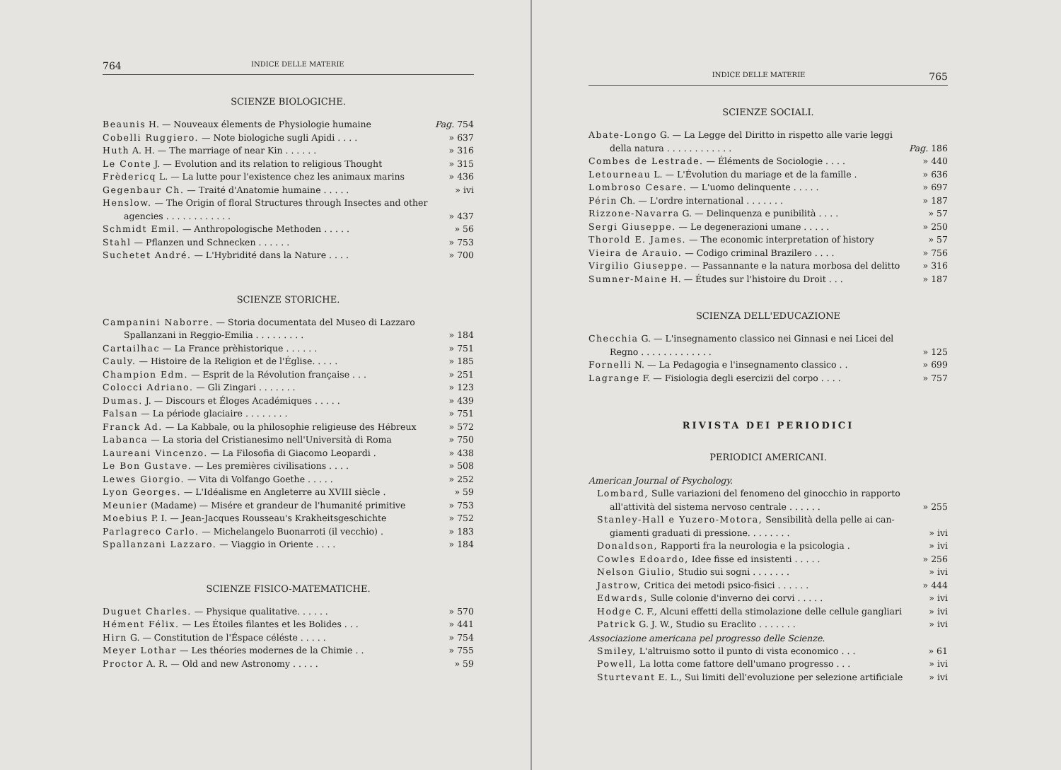764 INDICE DELLE MATERIE
SCIENZE BIOLOGICHE.
Beaunis H. — Nouveaux élements de Physiologie humaine Pag. 754
Cobelli Ruggiero. — Note biologiche sugli Apidi . . . . » 637
Huth A. H. — The marriage of near Kin . . . . . . » 316
Le Conte J. — Evolution and its relation to religious Thought » 315
Frèdericq L. — La lutte pour l'existence chez les animaux marins » 436
Gegenbaur Ch. — Traité d'Anatomie humaine . . . . . » ivi
Henslow. — The Origin of floral Structures through Insectes and other
agencies . . . . . . . . . . . . » 437
Schmidt Emil. — Anthropologische Methoden . . . . . » 56
Stahl — Pflanzen und Schnecken . . . . . . » 753
Suchetet André. — L'Hybridité dans la Nature . . . . » 700
SCIENZE STORICHE.
Campanini Naborre. — Storia documentata del Museo di Lazzaro
Spallanzani in Reggio-Emilia . . . . . . . . . » 184
Cartailhac — La France prèhistorique . . . . . . » 751
Cauly. — Histoire de la Religion et de l'Église. . . . . » 185
Champion Edm. — Esprit de la Révolution française . . . » 251
Colocci Adriano. — Gli Zingari . . . . . . . » 123
Dumas. J. — Discours et Éloges Académiques . . . . . » 439
Falsan — La période glaciaire . . . . . . . . » 751
Franck Ad. — La Kabbale, ou la philosophie religieuse des Hébreux » 572
Labanca — La storia del Cristianesimo nell'Università di Roma » 750
Laureani Vincenzo. — La Filosofia di Giacomo Leopardi . » 438
Le Bon Gustave. — Les premières civilisations . . . . » 508
Lewes Giorgio. — Vita di Volfango Goethe . . . . . » 252
Lyon Georges. — L'Idéalisme en Angleterre au XVIII siècle . » 59
Meunier (Madame) — Misére et grandeur de l'humanité primitive » 753
Moebius P. I. — Jean-Jacques Rousseau's Krakheitsgeschichte » 752
Parlagreco Carlo. — Michelangelo Buonarroti (il vecchio) . » 183
Spallanzani Lazzaro. — Viaggio in Oriente . . . . » 184
SCIENZE FISICO-MATEMATICHE.
Duguet Charles. — Physique qualitative. . . . . . » 570
Hément Félix. — Les Étoiles filantes et les Bolides . . . » 441
Hirn G. — Constitution de l'Éspace céléste . . . . . » 754
Meyer Lothar — Les théories modernes de la Chimie . . » 755
Proctor A. R. — Old and new Astronomy . . . . . » 59
INDICE DELLE MATERIE 765
SCIENZE SOCIALI.
Abate-Longo G. — La Legge del Diritto in rispetto alle varie leggi
della natura . . . . . . . . . . . . Pag. 186
Combes de Lestrade. — Éléments de Sociologie . . . . » 440
Letourneau L. — L'Évolution du mariage et de la famille . » 636
Lombroso Cesare. — L'uomo delinquente . . . . . » 697
Périn Ch. — L'ordre international . . . . . . . » 187
Rizzone-Navarra G. — Delinquenza e punibilità . . . . » 57
Sergi Giuseppe. — Le degenerazioni umane . . . . . » 250
Thorold E. James. — The economic interpretation of history » 57
Vieira de Arauio. — Codigo criminal Brazilero . . . . » 756
Virgilio Giuseppe. — Passannante e la natura morbosa del delitto » 316
Sumner-Maine H. — Études sur l'histoire du Droit . . . » 187
SCIENZA DELL'EDUCAZIONE
Checchia G. — L'insegnamento classico nei Ginnasi e nei Licei del
Regno . . . . . . . . . . . . . » 125
Fornelli N. — La Pedagogia e l'insegnamento classico . . » 699
Lagrange F. — Fisiologia degli esercizii del corpo . . . . » 757
RIVISTA DEI PERIODICI
PERIODICI AMERICANI.
American Journal of Psychology.
Lombard, Sulle variazioni del fenomeno del ginocchio in rapporto
all'attività del sistema nervoso centrale . . . . . . » 255
Stanley-Hall e Yuzero-Motora, Sensibilità della pelle ai can-
giamenti graduati di pressione. . . . . . . . » ivi
Donaldson, Rapporti fra la neurologia e la psicologia . » ivi
Cowles Edoardo, Idee fisse ed insistenti . . . . . » 256
Nelson Giulio, Studio sui sogni . . . . . . . » ivi
Jastrow, Critica dei metodi psico-fisici . . . . . . » 444
Edwards, Sulle colonie d'inverno dei corvi . . . . . » ivi
Hodge C. F., Alcuni effetti della stimolazione delle cellule gangliari » ivi
Patrick G. J. W., Studio su Eraclito . . . . . . . » ivi
Associazione americana pel progresso delle Scienze.
Smiley, L'altruismo sotto il punto di vista economico . . . » 61
Powell, La lotta come fattore dell'umano progresso . . . » ivi
Sturtevant E. L., Sui limiti dell'evoluzione per selezione artificiale » ivi